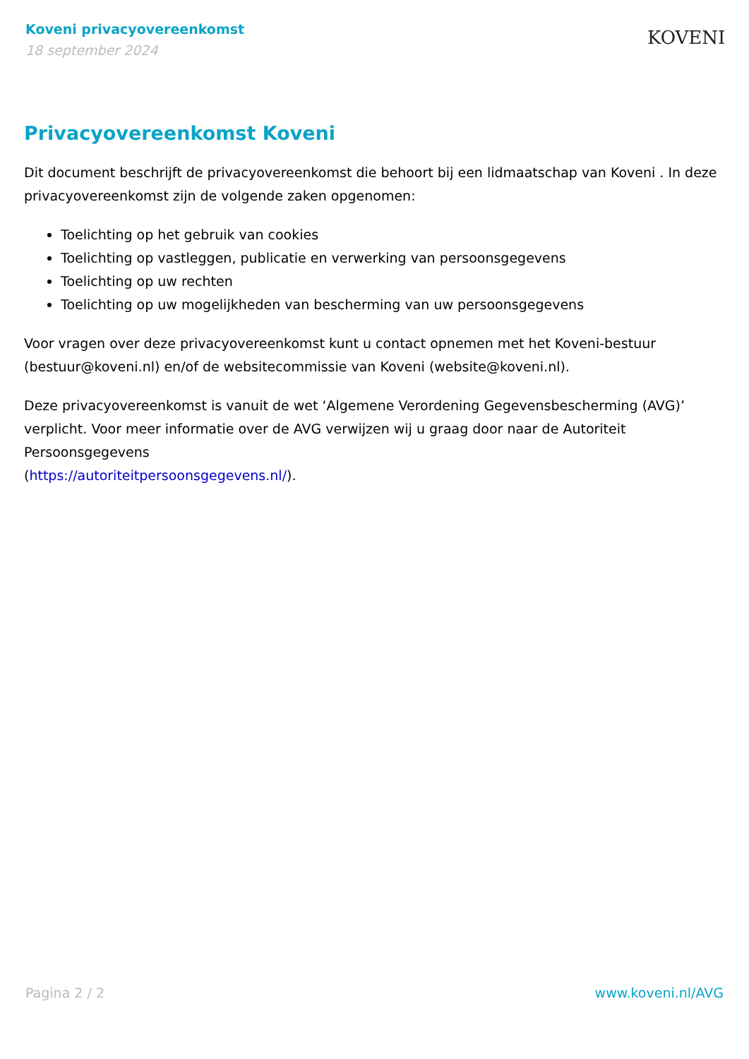Koveni privacyovereenkomst
18 september 2024
KOVENI
Privacyovereenkomst Koveni
Dit document beschrijft de privacyovereenkomst die behoort bij een lidmaatschap van Koveni . In deze privacyovereenkomst zijn de volgende zaken opgenomen:
Toelichting op het gebruik van cookies
Toelichting op vastleggen, publicatie en verwerking van persoonsgegevens
Toelichting op uw rechten
Toelichting op uw mogelijkheden van bescherming van uw persoonsgegevens
Voor vragen over deze privacyovereenkomst kunt u contact opnemen met het Koveni-bestuur (bestuur@koveni.nl) en/of de websitecommissie van Koveni (website@koveni.nl).
Deze privacyovereenkomst is vanuit de wet ‘Algemene Verordening Gegevensbescherming (AVG)’ verplicht. Voor meer informatie over de AVG verwijzen wij u graag door naar de Autoriteit Persoonsgegevens
(https://autoriteitpersoonsgegevens.nl/).
Pagina 2 / 2 www.koveni.nl/AVG